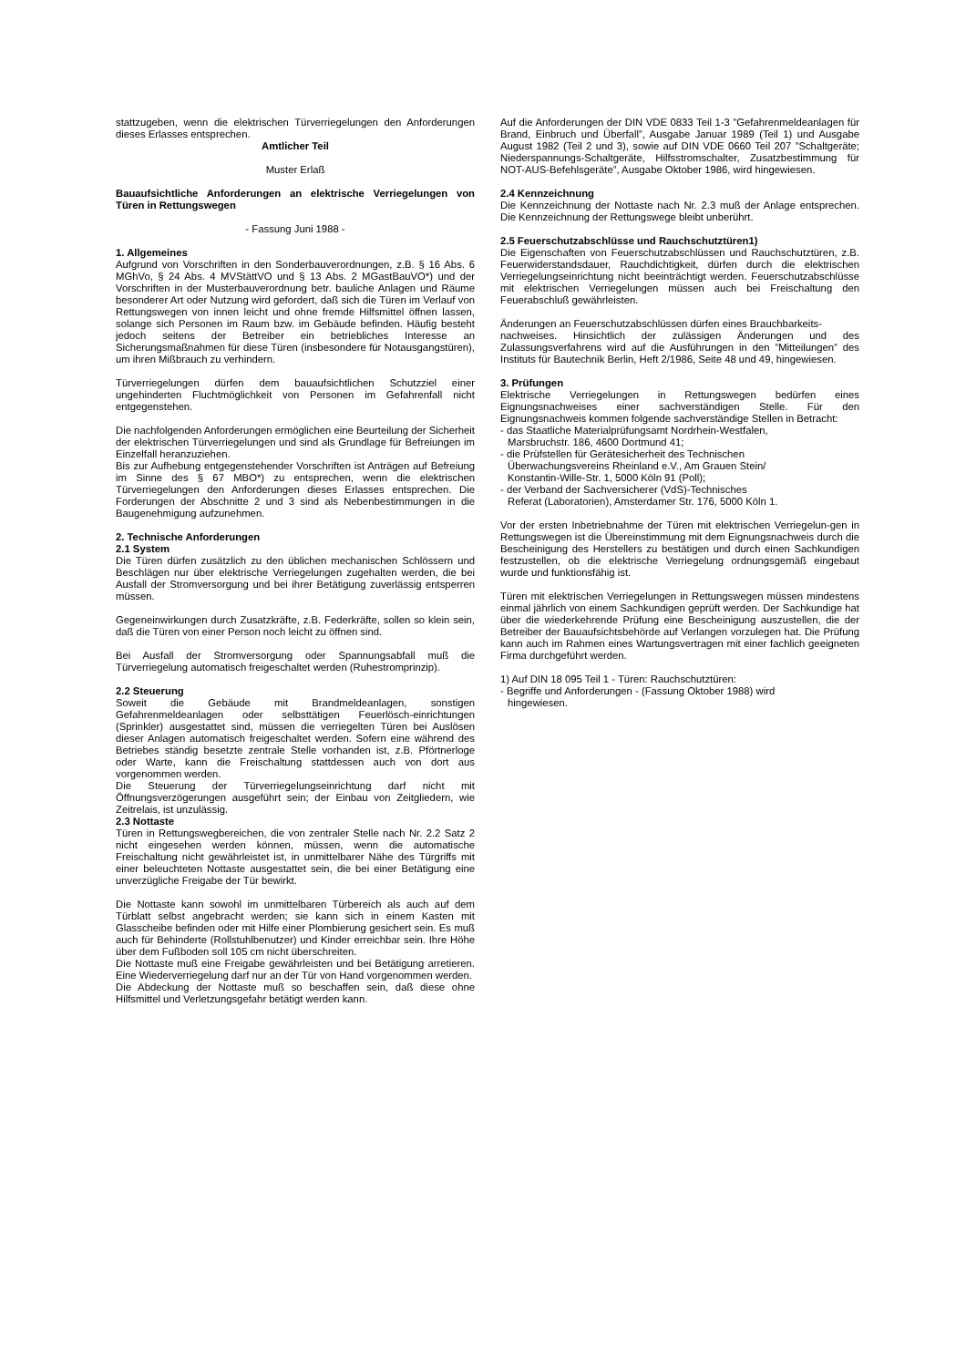stattzugeben, wenn die elektrischen Türverriegelungen den Anforderungen dieses Erlasses entsprechen.
Amtlicher Teil
Muster Erlaß
Bauaufsichtliche Anforderungen an elektrische Verriegelungen von Türen in Rettungswegen
- Fassung Juni 1988 -
1. Allgemeines
Aufgrund von Vorschriften in den Sonderbauverordnungen, z.B. § 16 Abs. 6 MGhVo, § 24 Abs. 4 MVStättVO und § 13 Abs. 2 MGastBauVO*) und der Vorschriften in der Musterbauverordnung betr. bauliche Anlagen und Räume besonderer Art oder Nutzung wird gefordert, daß sich die Türen im Verlauf von Rettungswegen von innen leicht und ohne fremde Hilfsmittel öffnen lassen, solange sich Personen im Raum bzw. im Gebäude befinden. Häufig besteht jedoch seitens der Betreiber ein betriebliches Interesse an Sicherungsmaßnahmen für diese Türen (insbesondere für Notausgangstüren), um ihren Mißbrauch zu verhindern.
Türverriegelungen dürfen dem bauaufsichtlichen Schutzziel einer ungehinderten Fluchtmöglichkeit von Personen im Gefahrenfall nicht entgegenstehen.
Die nachfolgenden Anforderungen ermöglichen eine Beurteilung der Sicherheit der elektrischen Türverriegelungen und sind als Grundlage für Befreiungen im Einzelfall heranzuziehen.
Bis zur Aufhebung entgegenstehender Vorschriften ist Anträgen auf Befreiung im Sinne des § 67 MBO*) zu entsprechen, wenn die elektrischen Türverriegelungen den Anforderungen dieses Erlasses entsprechen. Die Forderungen der Abschnitte 2 und 3 sind als Nebenbestimmungen in die Baugenehmigung aufzunehmen.
2. Technische Anforderungen
2.1 System
Die Türen dürfen zusätzlich zu den üblichen mechanischen Schlössern und Beschlägen nur über elektrische Verriegelungen zugehalten werden, die bei Ausfall der Stromversorgung und bei ihrer Betätigung zuverlässig entsperren müssen.
Gegeneinwirkungen durch Zusatzkräfte, z.B. Federkräfte, sollen so klein sein, daß die Türen von einer Person noch leicht zu öffnen sind.
Bei Ausfall der Stromversorgung oder Spannungsabfall muß die Türverriegelung automatisch freigeschaltet werden (Ruhestromprinzip).
2.2 Steuerung
Soweit die Gebäude mit Brandmeldeanlagen, sonstigen Gefahrenmeldeanlagen oder selbsttätigen Feuerlösch-einrichtungen (Sprinkler) ausgestattet sind, müssen die verriegelten Türen bei Auslösen dieser Anlagen automatisch freigeschaltet werden. Sofern eine während des Betriebes ständig besetzte zentrale Stelle vorhanden ist, z.B. Pförtnerloge oder Warte, kann die Freischaltung stattdessen auch von dort aus vorgenommen werden.
Die Steuerung der Türverriegelungseinrichtung darf nicht mit Öffnungsverzögerungen ausgeführt sein; der Einbau von Zeitgliedern, wie Zeitrelais, ist unzulässig.
2.3 Nottaste
Türen in Rettungswegbereichen, die von zentraler Stelle nach Nr. 2.2 Satz 2 nicht eingesehen werden können, müssen, wenn die automatische Freischaltung nicht gewährleistet ist, in unmittelbarer Nähe des Türgriffs mit einer beleuchteten Nottaste ausgestattet sein, die bei einer Betätigung eine unverzügliche Freigabe der Tür bewirkt.
Die Nottaste kann sowohl im unmittelbaren Türbereich als auch auf dem Türblatt selbst angebracht werden; sie kann sich in einem Kasten mit Glasscheibe befinden oder mit Hilfe einer Plombierung gesichert sein. Es muß auch für Behinderte (Rollstuhlbenutzer) und Kinder erreichbar sein. Ihre Höhe über dem Fußboden soll 105 cm nicht überschreiten.
Die Nottaste muß eine Freigabe gewährleisten und bei Betätigung arretieren. Eine Wiederverriegelung darf nur an der Tür von Hand vorgenommen werden.
Die Abdeckung der Nottaste muß so beschaffen sein, daß diese ohne Hilfsmittel und Verletzungsgefahr betätigt werden kann.
Auf die Anforderungen der DIN VDE 0833 Teil 1-3 ”Gefahrenmeldeanlagen für Brand, Einbruch und Überfall”, Ausgabe Januar 1989 (Teil 1) und Ausgabe August 1982 (Teil 2 und 3), sowie auf DIN VDE 0660 Teil 207 ”Schaltgeräte; Niederspannungs-Schaltgeräte, Hilfsstromschalter, Zusatzbestimmung für NOT-AUS-Befehlsgeräte”, Ausgabe Oktober 1986, wird hingewiesen.
2.4 Kennzeichnung
Die Kennzeichnung der Nottaste nach Nr. 2.3 muß der Anlage entsprechen. Die Kennzeichnung der Rettungswege bleibt unberührt.
2.5 Feuerschutzabschlüsse und Rauchschutztüren1)
Die Eigenschaften von Feuerschutzabschlüssen und Rauchschutztüren, z.B. Feuerwiderstandsdauer, Rauchdichtigkeit, dürfen durch die elektrischen Verriegelungseinrichtung nicht beeinträchtigt werden. Feuerschutzabschlüsse mit elektrischen Verriegelungen müssen auch bei Freischaltung den Feuerabschluß gewährleisten.
Änderungen an Feuerschutzabschlüssen dürfen eines Brauchbarkeits-
nachweises. Hinsichtlich der zulässigen Änderungen und des Zulassungsverfahrens wird auf die Ausführungen in den ”Mitteilungen” des Instituts für Bautechnik Berlin, Heft 2/1986, Seite 48 und 49, hingewiesen.
3. Prüfungen
Elektrische Verriegelungen in Rettungswegen bedürfen eines Eignungsnachweises einer sachverständigen Stelle. Für den Eignungsnachweis kommen folgende sachverständige Stellen in Betracht:
- das Staatliche Materialprüfungsamt Nordrhein-Westfalen,
Marsbruchstr. 186, 4600 Dortmund 41;
- die Prüfstellen für Gerätesicherheit des Technischen
Überwachungsvereins Rheinland e.V., Am Grauen Stein/
Konstantin-Wille-Str. 1, 5000 Köln 91 (Poll);
- der Verband der Sachversicherer (VdS)-Technisches
Referat (Laboratorien), Amsterdamer Str. 176, 5000 Köln 1.
Vor der ersten Inbetriebnahme der Türen mit elektrischen Verriegelun-gen in Rettungswegen ist die Übereinstimmung mit dem Eignungsnachweis durch die Bescheinigung des Herstellers zu bestätigen und durch einen Sachkundigen festzustellen, ob die elektrische Verriegelung ordnungsgemäß eingebaut wurde und funktionsfähig ist.
Türen mit elektrischen Verriegelungen in Rettungswegen müssen mindestens einmal jährlich von einem Sachkundigen geprüft werden. Der Sachkundige hat über die wiederkehrende Prüfung eine Bescheinigung auszustellen, die der Betreiber der Bauaufsichtsbehörde auf Verlangen vorzulegen hat. Die Prüfung kann auch im Rahmen eines Wartungsvertragen mit einer fachlich geeigneten Firma durchgeführt werden.
1) Auf DIN 18 095 Teil 1 - Türen: Rauchschutztüren:
- Begriffe und Anforderungen - (Fassung Oktober 1988) wird
hingewiesen.